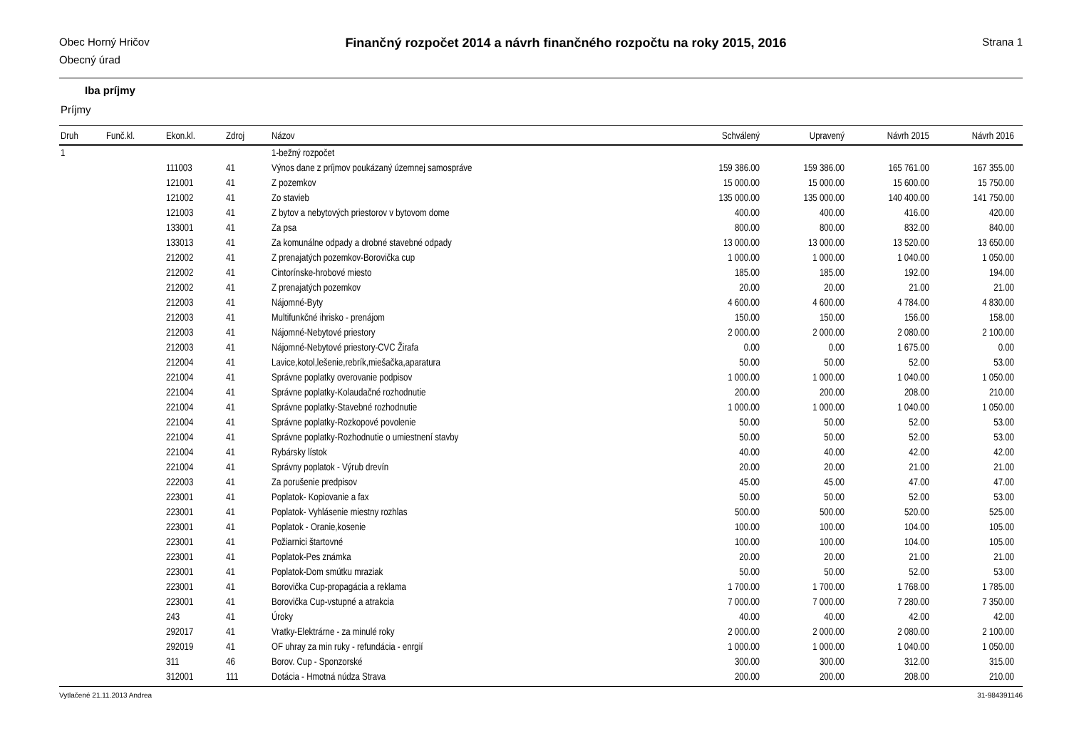Obec Horný Hričov
Obecný úrad
Finančný rozpočet 2014 a návrh finančného rozpočtu na roky 2015, 2016
Strana 1
Iba príjmy
Príjmy
| Druh | Funč.kl. | Ekon.kl. | Zdroj | Názov | Schválený | Upravený | Návrh 2015 | Návrh 2016 |
| --- | --- | --- | --- | --- | --- | --- | --- | --- |
| 1 | | | | 1-bežný rozpočet | | | | |
| | | 111003 | 41 | Výnos dane z príjmov poukázaný územnej samospráve | 159 386.00 | 159 386.00 | 165 761.00 | 167 355.00 |
| | | 121001 | 41 | Z pozemkov | 15 000.00 | 15 000.00 | 15 600.00 | 15 750.00 |
| | | 121002 | 41 | Zo stavieb | 135 000.00 | 135 000.00 | 140 400.00 | 141 750.00 |
| | | 121003 | 41 | Z bytov a nebytových priestorov v bytovom dome | 400.00 | 400.00 | 416.00 | 420.00 |
| | | 133001 | 41 | Za psa | 800.00 | 800.00 | 832.00 | 840.00 |
| | | 133013 | 41 | Za komunálne odpady a drobné stavebné odpady | 13 000.00 | 13 000.00 | 13 520.00 | 13 650.00 |
| | | 212002 | 41 | Z prenajatých pozemkov-Borovička cup | 1 000.00 | 1 000.00 | 1 040.00 | 1 050.00 |
| | | 212002 | 41 | Cintorínske-hrobové miesto | 185.00 | 185.00 | 192.00 | 194.00 |
| | | 212002 | 41 | Z prenajatých pozemkov | 20.00 | 20.00 | 21.00 | 21.00 |
| | | 212003 | 41 | Nájomné-Byty | 4 600.00 | 4 600.00 | 4 784.00 | 4 830.00 |
| | | 212003 | 41 | Multifunkčné ihrisko - prenájom | 150.00 | 150.00 | 156.00 | 158.00 |
| | | 212003 | 41 | Nájomné-Nebytové priestory | 2 000.00 | 2 000.00 | 2 080.00 | 2 100.00 |
| | | 212003 | 41 | Nájomné-Nebytové priestory-CVC Žirafa | 0.00 | 0.00 | 1 675.00 | 0.00 |
| | | 212004 | 41 | Lavice,kotol,lešenie,rebrík,miešačka,aparatura | 50.00 | 50.00 | 52.00 | 53.00 |
| | | 221004 | 41 | Správne poplatky overovanie podpisov | 1 000.00 | 1 000.00 | 1 040.00 | 1 050.00 |
| | | 221004 | 41 | Správne poplatky-Kolaudačné rozhodnutie | 200.00 | 200.00 | 208.00 | 210.00 |
| | | 221004 | 41 | Správne poplatky-Stavebné rozhodnutie | 1 000.00 | 1 000.00 | 1 040.00 | 1 050.00 |
| | | 221004 | 41 | Správne poplatky-Rozkopové povolenie | 50.00 | 50.00 | 52.00 | 53.00 |
| | | 221004 | 41 | Správne poplatky-Rozhodnutie o umiestnení stavby | 50.00 | 50.00 | 52.00 | 53.00 |
| | | 221004 | 41 | Rybársky lístok | 40.00 | 40.00 | 42.00 | 42.00 |
| | | 221004 | 41 | Správny poplatok - Výrub drevín | 20.00 | 20.00 | 21.00 | 21.00 |
| | | 222003 | 41 | Za porušenie predpisov | 45.00 | 45.00 | 47.00 | 47.00 |
| | | 223001 | 41 | Poplatok- Kopiovanie a fax | 50.00 | 50.00 | 52.00 | 53.00 |
| | | 223001 | 41 | Poplatok- Vyhlásenie miestny rozhlas | 500.00 | 500.00 | 520.00 | 525.00 |
| | | 223001 | 41 | Poplatok - Oranie,kosenie | 100.00 | 100.00 | 104.00 | 105.00 |
| | | 223001 | 41 | Požiarnici štartovné | 100.00 | 100.00 | 104.00 | 105.00 |
| | | 223001 | 41 | Poplatok-Pes známka | 20.00 | 20.00 | 21.00 | 21.00 |
| | | 223001 | 41 | Poplatok-Dom smútku mraziak | 50.00 | 50.00 | 52.00 | 53.00 |
| | | 223001 | 41 | Borovička Cup-propagácia a reklama | 1 700.00 | 1 700.00 | 1 768.00 | 1 785.00 |
| | | 223001 | 41 | Borovička Cup-vstupné a atrakcia | 7 000.00 | 7 000.00 | 7 280.00 | 7 350.00 |
| | | 243 | 41 | Úroky | 40.00 | 40.00 | 42.00 | 42.00 |
| | | 292017 | 41 | Vratky-Elektrárne - za minulé roky | 2 000.00 | 2 000.00 | 2 080.00 | 2 100.00 |
| | | 292019 | 41 | OF uhray za min ruky - refundácia - enrgií | 1 000.00 | 1 000.00 | 1 040.00 | 1 050.00 |
| | | 311 | 46 | Borov. Cup - Sponzorské | 300.00 | 300.00 | 312.00 | 315.00 |
| | | 312001 | 111 | Dotácia - Hmotná núdza Strava | 200.00 | 200.00 | 208.00 | 210.00 |
Vytlačené 21.11.2013 Andrea 31-984391146